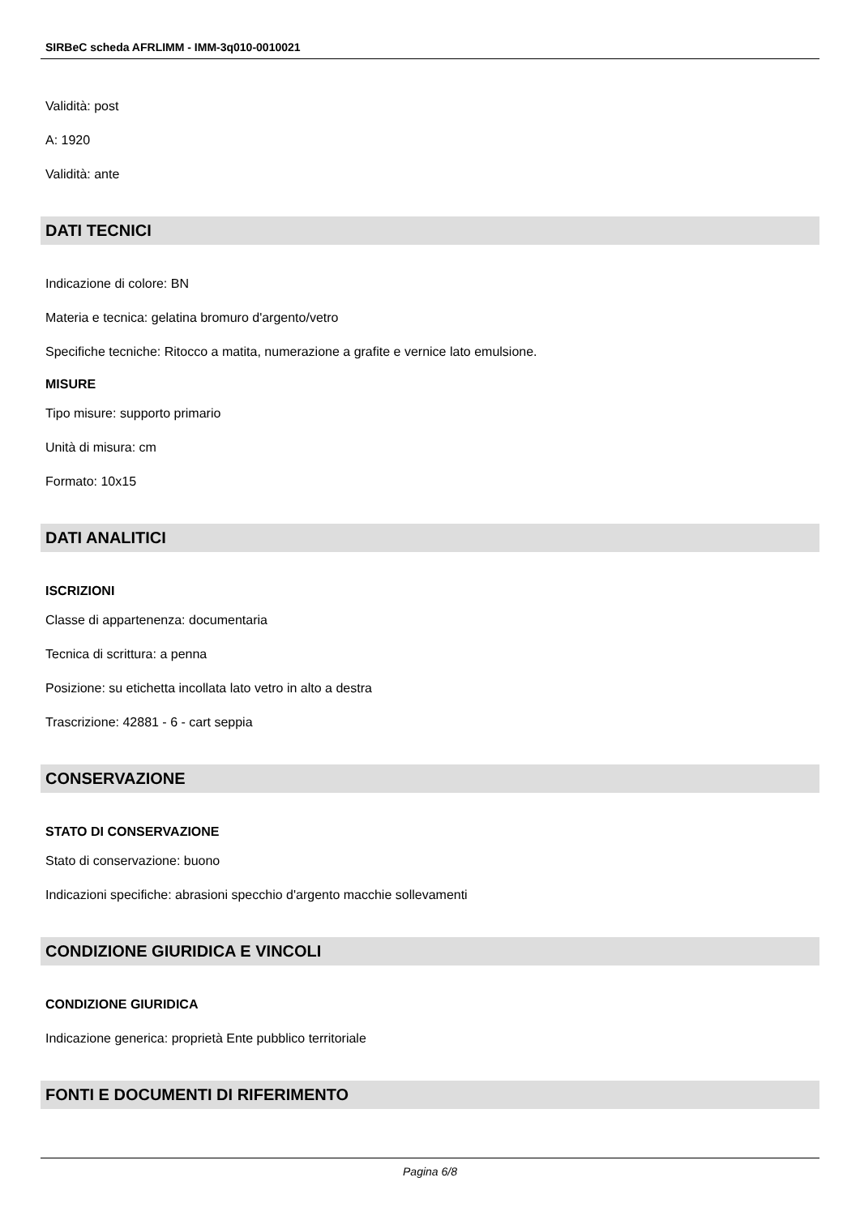SIRBeC scheda AFRLIMM - IMM-3q010-0010021
Validità: post
A: 1920
Validità: ante
DATI TECNICI
Indicazione di colore: BN
Materia e tecnica: gelatina bromuro d'argento/vetro
Specifiche tecniche: Ritocco a matita, numerazione a grafite e vernice lato emulsione.
MISURE
Tipo misure: supporto primario
Unità di misura: cm
Formato: 10x15
DATI ANALITICI
ISCRIZIONI
Classe di appartenenza: documentaria
Tecnica di scrittura: a penna
Posizione: su etichetta incollata lato vetro in alto a destra
Trascrizione: 42881 - 6 - cart seppia
CONSERVAZIONE
STATO DI CONSERVAZIONE
Stato di conservazione: buono
Indicazioni specifiche: abrasioni specchio d'argento macchie sollevamenti
CONDIZIONE GIURIDICA E VINCOLI
CONDIZIONE GIURIDICA
Indicazione generica: proprietà Ente pubblico territoriale
FONTI E DOCUMENTI DI RIFERIMENTO
Pagina 6/8